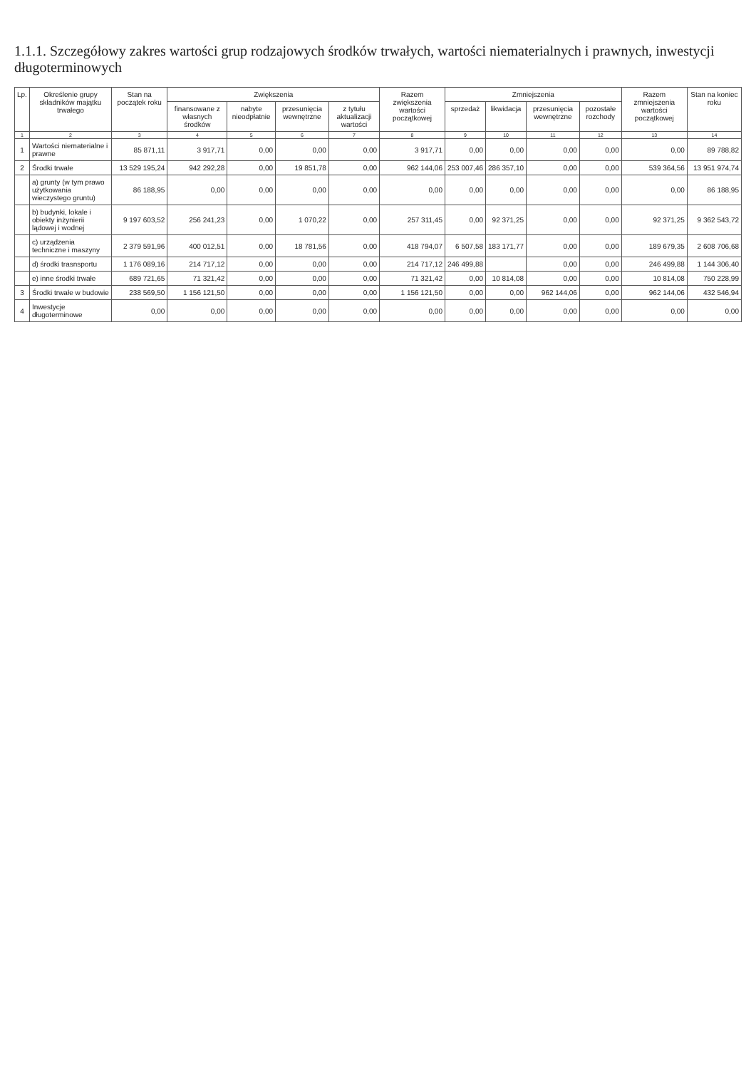1.1.1. Szczegółowy zakres wartości grup rodzajowych środków trwałych, wartości niematerialnych i prawnych, inwestycji długoterminowych
| Lp. | Określenie grupy składników majątku trwałego | Stan na początek roku | Zwiększenia | | | | Razem zwiększenia wartości początkowej | Zmniejszenia | | | | Razem zmniejszenia wartości początkowej | Stan na koniec roku |
| --- | --- | --- | --- | --- | --- | --- | --- | --- | --- | --- | --- | --- | --- |
| | | | finansowane z własnych środków | nabyte nieodpłatnie | przesunięcia wewnętrzne | z tytułu aktualizacji wartości | | sprzedaż | likwidacja | przesunięcia wewnętrzne | pozostałe rozchody | | |
| 1 | 2 | 3 | 4 | 5 | 6 | 7 | 8 | 9 | 10 | 11 | 12 | 13 | 14 |
| 1 | Wartości niematerialne i prawne | 85 871,11 | 3 917,71 | 0,00 | 0,00 | 0,00 | 3 917,71 | 0,00 | 0,00 | 0,00 | 0,00 | 0,00 | 89 788,82 |
| 2 | Środki trwałe | 13 529 195,24 | 942 292,28 | 0,00 | 19 851,78 | 0,00 | 962 144,06 | 253 007,46 | 286 357,10 | 0,00 | 0,00 | 539 364,56 | 13 951 974,74 |
| | a) grunty (w tym prawo użytkowania wieczystego gruntu) | 86 188,95 | 0,00 | 0,00 | 0,00 | 0,00 | 0,00 | 0,00 | 0,00 | 0,00 | 0,00 | 0,00 | 86 188,95 |
| | b) budynki, lokale i obiekty inżynierii lądowej i wodnej | 9 197 603,52 | 256 241,23 | 0,00 | 1 070,22 | 0,00 | 257 311,45 | 0,00 | 92 371,25 | 0,00 | 0,00 | 92 371,25 | 9 362 543,72 |
| | c) urządzenia techniczne i maszyny | 2 379 591,96 | 400 012,51 | 0,00 | 18 781,56 | 0,00 | 418 794,07 | 6 507,58 | 183 171,77 | 0,00 | 0,00 | 189 679,35 | 2 608 706,68 |
| | d) środki trasnsportu | 1 176 089,16 | 214 717,12 | 0,00 | 0,00 | 0,00 | 214 717,12 | 246 499,88 | | 0,00 | 0,00 | 246 499,88 | 1 144 306,40 |
| | e) inne środki trwałe | 689 721,65 | 71 321,42 | 0,00 | 0,00 | 0,00 | 71 321,42 | 0,00 | 10 814,08 | 0,00 | 0,00 | 10 814,08 | 750 228,99 |
| 3 | Środki trwałe w budowie | 238 569,50 | 1 156 121,50 | 0,00 | 0,00 | 0,00 | 1 156 121,50 | 0,00 | 0,00 | 962 144,06 | 0,00 | 962 144,06 | 432 546,94 |
| 4 | Inwestycje długoterminowe | 0,00 | 0,00 | 0,00 | 0,00 | 0,00 | 0,00 | 0,00 | 0,00 | 0,00 | 0,00 | 0,00 | 0,00 |